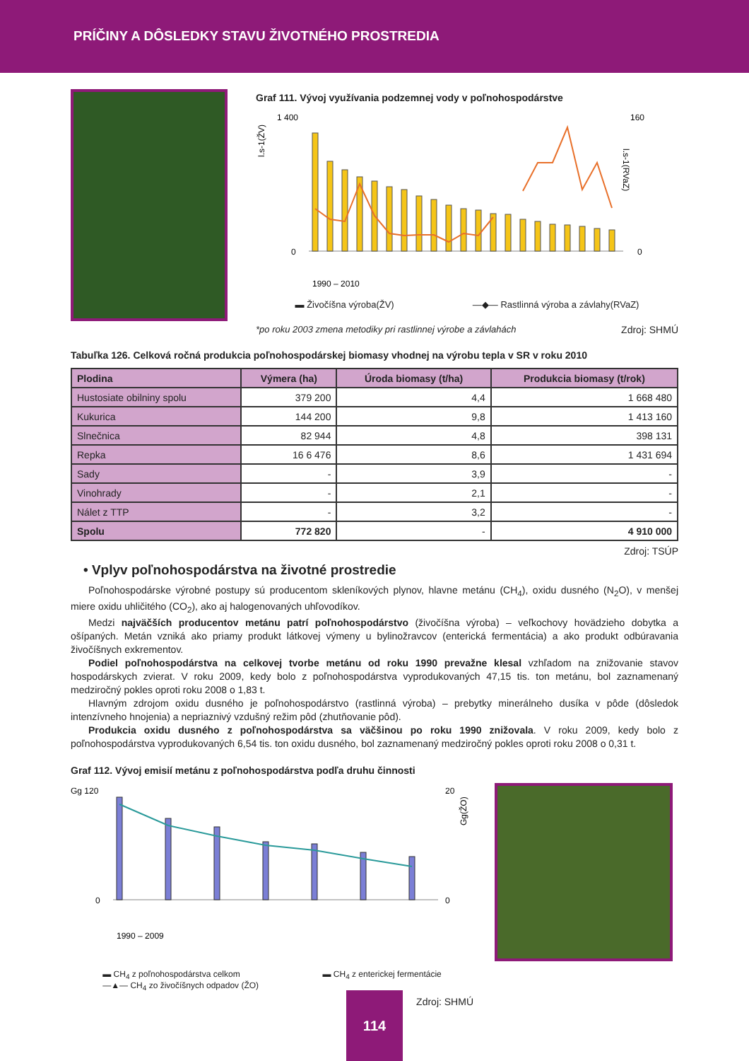PRÍČINY A DÔSLEDKY STAVU ŽIVOTNÉHO PROSTREDIA
Graf 111. Vývoj využívania podzemnej vody v poľnohospodárstve
l.s-1(ŽV)
1 400
0
160
0
l.s-1(RVaZ)
1990 – 2010
▬ Živočíšna výroba(ŽV) —◆— Rastlinná výroba a závlahy(RVaZ)
*po roku 2003 zmena metodiky pri rastlinnej výrobe a závlahách Zdroj: SHMÚ
Tabuľka 126. Celková ročná produkcia poľnohospodárskej biomasy vhodnej na výrobu tepla v SR v roku 2010
| Plodina | Výmera (ha) | Úroda biomasy (t/ha) | Produkcia biomasy (t/rok) |
| --- | --- | --- | --- |
| Hustosiate obilniny spolu | 379 200 | 4,4 | 1 668 480 |
| Kukurica | 144 200 | 9,8 | 1 413 160 |
| Slnečnica | 82 944 | 4,8 | 398 131 |
| Repka | 16 6 476 | 8,6 | 1 431 694 |
| Sady | - | 3,9 | - |
| Vinohrady | - | 2,1 | - |
| Nálet z TTP | - | 3,2 | - |
| Spolu | 772 820 | - | 4 910 000 |
Zdroj: TSÚP
• Vplyv poľnohospodárstva na životné prostredie
Poľnohospodárske výrobné postupy sú producentom skleníkových plynov, hlavne metánu (CH<sub>4</sub>), oxidu dusného (N<sub>2</sub>O), v menšej miere oxidu uhličitého (CO<sub>2</sub>), ako aj halogenovaných uhľovodíkov.
Medzi najväčších producentov metánu patrí poľnohospodárstvo (živočíšna výroba) – veľkochovy hovädzieho dobytka a ošípaných. Metán vzniká ako priamy produkt látkovej výmeny u bylinožravcov (enterická fermentácia) a ako produkt odbúravania živočíšnych exkrementov.
Podiel poľnohospodárstva na celkovej tvorbe metánu od roku 1990 prevažne klesal vzhľadom na znižovanie stavov hospodárskych zvierat. V roku 2009, kedy bolo z poľnohospodárstva vyprodukovaných 47,15 tis. ton metánu, bol zaznamenaný medziročný pokles oproti roku 2008 o 1,83 t.
Hlavným zdrojom oxidu dusného je poľnohospodárstvo (rastlinná výroba) – prebytky minerálneho dusíka v pôde (dôsledok intenzívneho hnojenia) a nepriaznivý vzdušný režim pôd (zhutňovanie pôd).
Produkcia oxidu dusného z poľnohospodárstva sa väčšinou po roku 1990 znižovala. V roku 2009, kedy bolo z poľnohospodárstva vyprodukovaných 6,54 tis. ton oxidu dusného, bol zaznamenaný medziročný pokles oproti roku 2008 o 0,31 t.
Graf 112. Vývoj emisií metánu z poľnohospodárstva podľa druhu činnosti
Gg 120
0
20
0
Gg(ŽO)
1990 – 2009
▬ CH<sub>4</sub> z poľnohospodárstva celkom
—▲— CH<sub>4</sub> zo živočíšnych odpadov (ŽO) ▬ CH<sub>4</sub> z enterickej fermentácie
Zdroj: SHMÚ
114